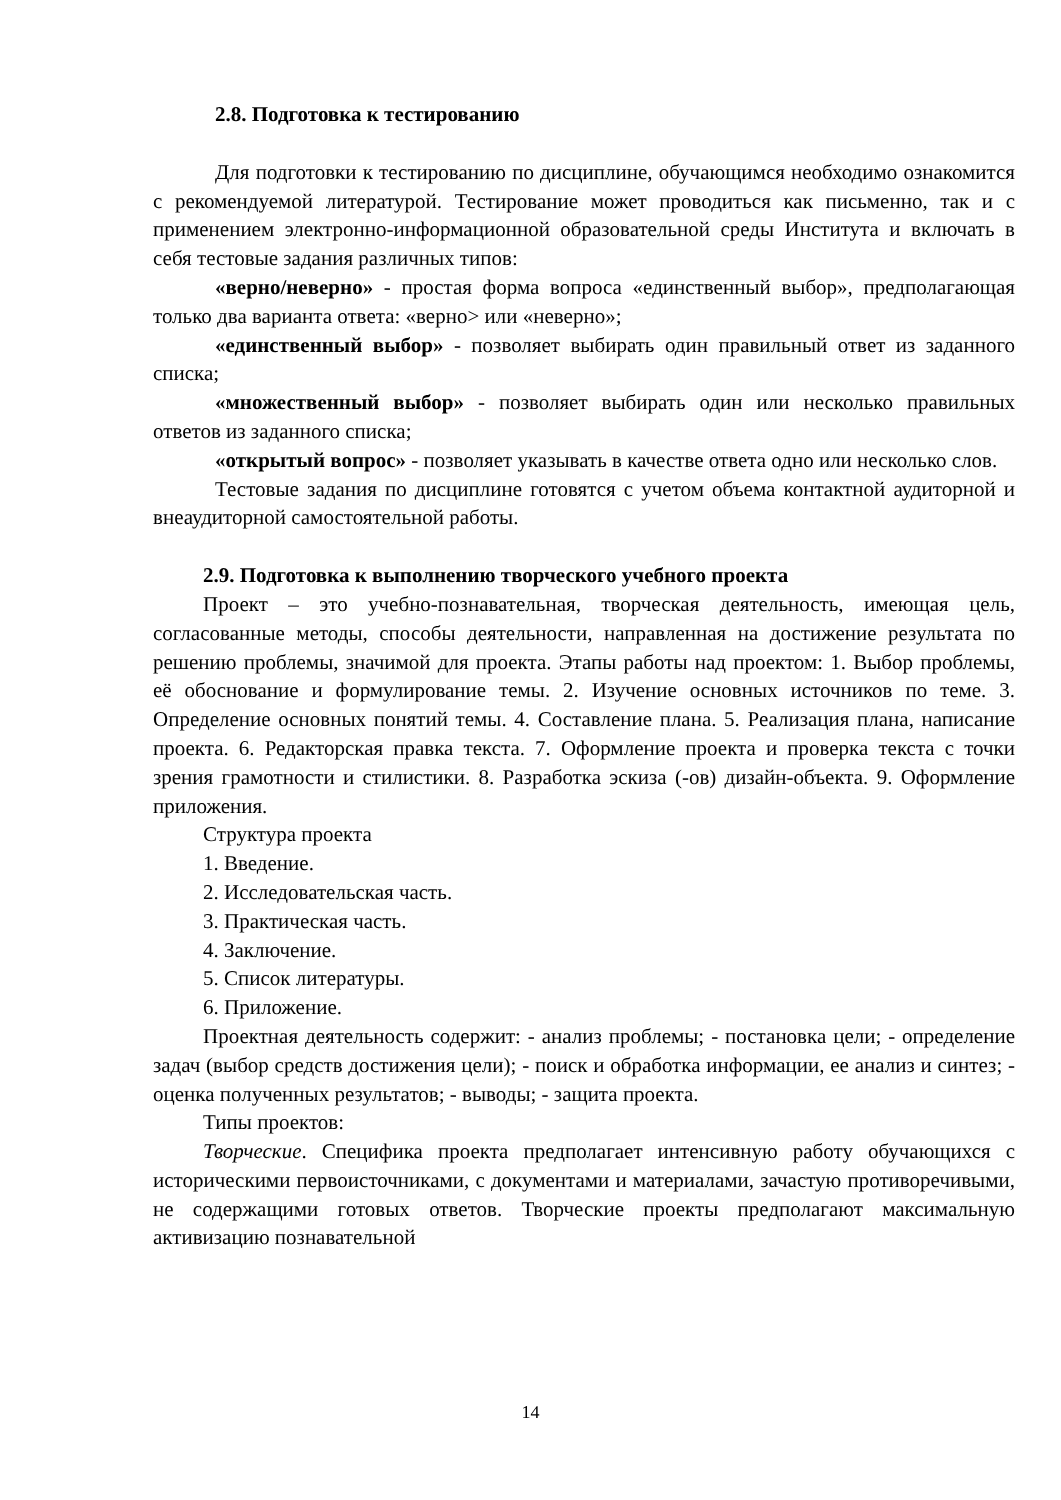2.8. Подготовка к тестированию
Для подготовки к тестированию по дисциплине, обучающимся необходимо ознакомится с рекомендуемой литературой. Тестирование может проводиться как письменно, так и с применением электронно-информационной образовательной среды Института и включать в себя тестовые задания различных типов:
«верно/неверно» - простая форма вопроса «единственный выбор», предполагающая только два варианта ответа: «верно> или «неверно»;
«единственный выбор» - позволяет выбирать один правильный ответ из заданного списка;
«множественный выбор» - позволяет выбирать один или несколько правильных ответов из заданного списка;
«открытый вопрос» - позволяет указывать в качестве ответа одно или несколько слов.
Тестовые задания по дисциплине готовятся с учетом объема контактной аудиторной и внеаудиторной самостоятельной работы.
2.9. Подготовка к выполнению творческого учебного проекта
Проект – это учебно-познавательная, творческая деятельность, имеющая цель, согласованные методы, способы деятельности, направленная на достижение результата по решению проблемы, значимой для проекта. Этапы работы над проектом: 1. Выбор проблемы, её обоснование и формулирование темы. 2. Изучение основных источников по теме. 3. Определение основных понятий темы. 4. Составление плана. 5. Реализация плана, написание проекта. 6. Редакторская правка текста. 7. Оформление проекта и проверка текста с точки зрения грамотности и стилистики. 8. Разработка эскиза (-ов) дизайн-объекта. 9. Оформление приложения.
Структура проекта
1. Введение.
2. Исследовательская часть.
3. Практическая часть.
4. Заключение.
5. Список литературы.
6. Приложение.
Проектная деятельность содержит: - анализ проблемы; - постановка цели; - определение задач (выбор средств достижения цели); - поиск и обработка информации, ее анализ и синтез; - оценка полученных результатов; - выводы; - защита проекта.
Типы проектов:
Творческие. Специфика проекта предполагает интенсивную работу обучающихся с историческими первоисточниками, с документами и материалами, зачастую противоречивыми, не содержащими готовых ответов. Творческие проекты предполагают максимальную активизацию познавательной
14